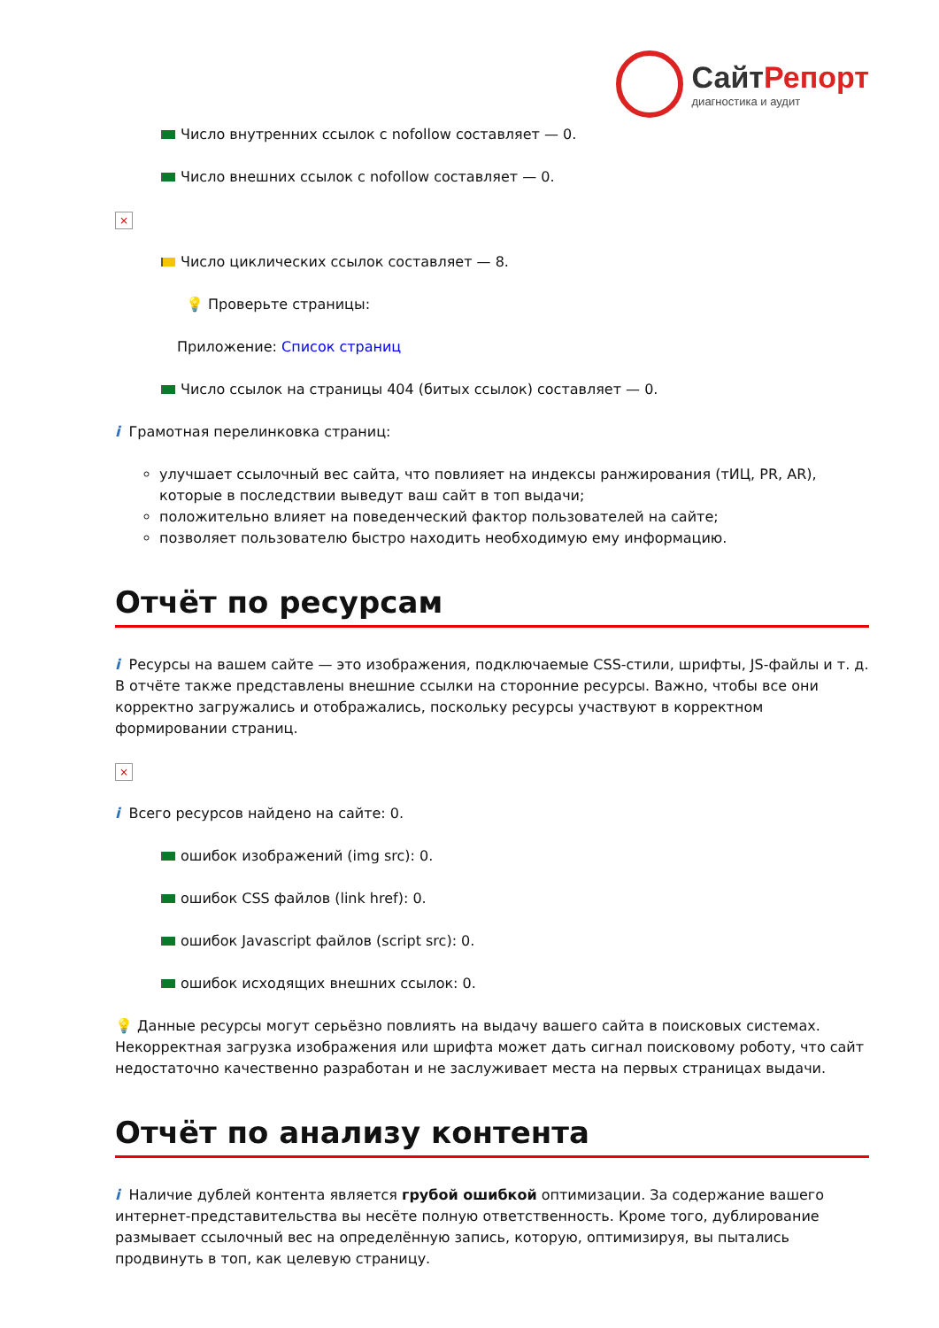СайтРепорт
диагностика и аудит
Число внутренних ссылок с nofollow составляет — 0.
Число внешних ссылок с nofollow составляет — 0.
×
Число циклических ссылок составляет — 8.
💡 Проверьте страницы:
Приложение: Список страниц
Число ссылок на страницы 404 (битых ссылок) составляет — 0.
i Грамотная перелинковка страниц:
улучшает ссылочный вес сайта, что повлияет на индексы ранжирования (тИЦ, PR, AR), которые в последствии выведут ваш сайт в топ выдачи;
положительно влияет на поведенческий фактор пользователей на сайте;
позволяет пользователю быстро находить необходимую ему информацию.
Отчёт по ресурсам
i Ресурсы на вашем сайте — это изображения, подключаемые CSS-стили, шрифты, JS-файлы и т. д. В отчёте также представлены внешние ссылки на сторонние ресурсы. Важно, чтобы все они корректно загружались и отображались, поскольку ресурсы участвуют в корректном формировании страниц.
×
i Всего ресурсов найдено на сайте: 0.
ошибок изображений (img src): 0.
ошибок CSS файлов (link href): 0.
ошибок Javascript файлов (script src): 0.
ошибок исходящих внешних ссылок: 0.
💡 Данные ресурсы могут серьёзно повлиять на выдачу вашего сайта в поисковых системах. Некорректная загрузка изображения или шрифта может дать сигнал поисковому роботу, что сайт недостаточно качественно разработан и не заслуживает места на первых страницах выдачи.
Отчёт по анализу контента
i Наличие дублей контента является грубой ошибкой оптимизации. За содержание вашего интернет-представительства вы несёте полную ответственность. Кроме того, дублирование размывает ссылочный вес на определённую запись, которую, оптимизируя, вы пытались продвинуть в топ, как целевую страницу.